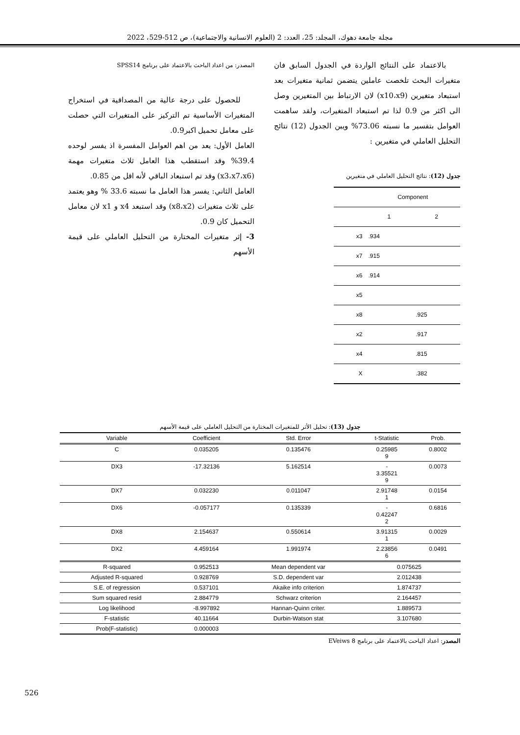مجلة جامعة دهوك، المجلد: 25، العدد: 2 (العلوم الانسانية والاجتماعية)، ص 512-529، 2022
بالاعتماد على النتائج الواردة في الجدول السابق فان متغيرات البحث تلخصت عاملين يتضمن ثمانية متغيرات بعد استبعاد متغيرين (x10،x9) لان الارتباط بين المتغيرين وصل الى اكثر من 0.9 لذا تم استبعاد المتغيرات، ولقد ساهمت العوامل بتفسير ما نسبته 73.06% ويبن الجدول (12) نتائج التحليل العاملي في متغيرين :
جدول (12): نتائج التحليل العاملي في متغيرين
| | Component | |
| | 1 | 2 |
| x3 | .934 | |
| x7 | .915 | |
| x6 | .914 | |
| x5 | | |
| x8 | | .925 |
| x2 | | .917 |
| x4 | | .815 |
| X | | .382 |
المصدر: من اعداد الباحث بالاعتماد على برنامج SPSS14
للحصول على درجة عالية من المصداقية في استخراج المتغيرات الأساسية تم التركيز على المتغيرات التي حصلت على معامل تحميل اكبر0.9.
العامل الأول: يعد من اهم العوامل المفسرة اذ يفسر لوحده 39.4% وقد استقطب هذا العامل ثلاث متغيرات مهمة (x3،x7،x6) وقد تم استبعاد الباقي لأنه اقل من 0.85.
العامل الثاني: يفسر هذا العامل ما نسبته 33.6 % وهو يعتمد على ثلاث متغيرات (x8،x2) وقد استبعد x4 و x1 لان معامل التحميل كان 0.9.
3- إثر متغيرات المختارة من التحليل العاملي على قيمة الأسهم
جدول (13): تحليل الأثر للمتغيرات المختارة من التحليل العاملي على قيمة الأسهم
| Variable | Coefficient | Std. Error | t-Statistic | Prob. |
| --- | --- | --- | --- | --- |
| C | 0.035205 | 0.135476 | 0.25985 9 | 0.8002 |
| DX3 | -17.32136 | 5.162514 | - 3.35521 9 | 0.0073 |
| DX7 | 0.032230 | 0.011047 | 2.91748 1 | 0.0154 |
| DX6 | -0.057177 | 0.135339 | - 0.42247 2 | 0.6816 |
| DX8 | 2.154637 | 0.550614 | 3.91315 1 | 0.0029 |
| DX2 | 4.459164 | 1.991974 | 2.23856 6 | 0.0491 |
| R-squared | 0.952513 | Mean dependent var | 0.075625 | |
| Adjusted R-squared | 0.928769 | S.D. dependent var | 2.012438 | |
| S.E. of regression | 0.537101 | Akaike info criterion | 1.874737 | |
| Sum squared resid | 2.884779 | Schwarz criterion | 2.164457 | |
| Log likelihood | -8.997892 | Hannan-Quinn criter. | 1.889573 | |
| F-statistic | 40.11664 | Durbin-Watson stat | 3.107680 | |
| Prob(F-statistic) | 0.000003 | | | |
المصدر: اعداد الباحث بالاعتماد على برنامج EVeiws 8
526